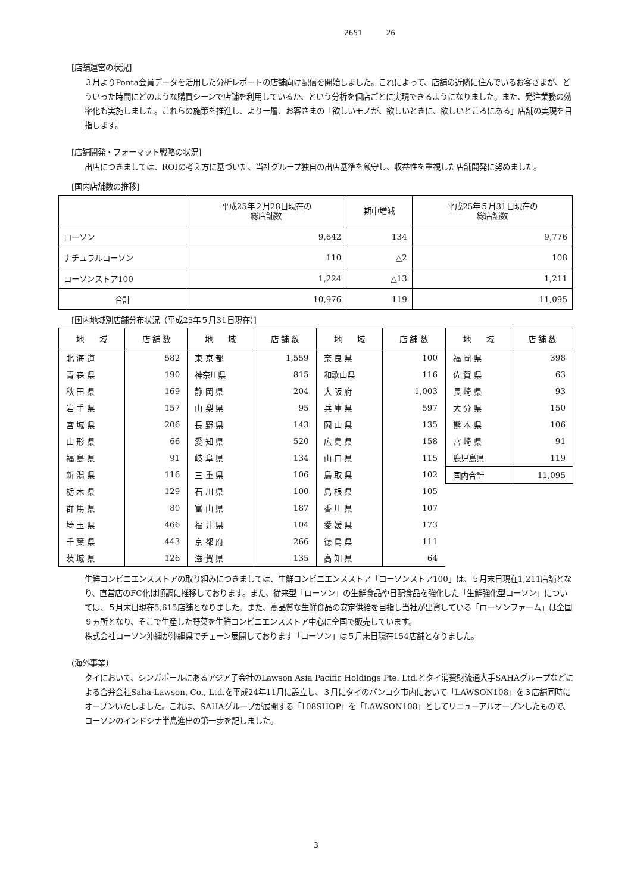2651 26
[店舗運営の状況]
３月よりPonta会員データを活用した分析レポートの店舗向け配信を開始しました。これによって、店舗の近隣に住んでいるお客さまが、どういった時間にどのような購買シーンで店舗を利用しているか、という分析を個店ごとに実現できるようになりました。また、発注業務の効率化も実施しました。これらの施策を推進し、より一層、お客さまの「欲しいモノが、欲しいときに、欲しいところにある」店舗の実現を目指します。
[店舗開発・フォーマット戦略の状況]
出店につきましては、ROIの考え方に基づいた、当社グループ独自の出店基準を厳守し、収益性を重視した店舗開発に努めました。
[国内店舗数の推移]
| | 平成25年２月28日現在の 総店舗数 | 期中増減 | 平成25年５月31日現在の 総店舗数 |
| --- | --- | --- | --- |
| ローソン | 9,642 | 134 | 9,776 |
| ナチュラルローソン | 110 | △2 | 108 |
| ローソンストア100 | 1,224 | △13 | 1,211 |
| 合計 | 10,976 | 119 | 11,095 |
[国内地域別店舗分布状況（平成25年５月31日現在）]
| 地 域 | 店 舗 数 | 地 域 | 店 舗 数 | 地 域 | 店 舗 数 |
| --- | --- | --- | --- | --- | --- |
| 北 海 道 | 582 | 東 京 都 | 1,559 | 奈 良 県 | 100 |
| 青 森 県 | 190 | 神奈川県 | 815 | 和歌山県 | 116 |
| 秋 田 県 | 169 | 静 岡 県 | 204 | 大 阪 府 | 1,003 |
| 岩 手 県 | 157 | 山 梨 県 | 95 | 兵 庫 県 | 597 |
| 宮 城 県 | 206 | 長 野 県 | 143 | 岡 山 県 | 135 |
| 山 形 県 | 66 | 愛 知 県 | 520 | 広 島 県 | 158 |
| 福 島 県 | 91 | 岐 阜 県 | 134 | 山 口 県 | 115 |
| 新 潟 県 | 116 | 三 重 県 | 106 | 鳥 取 県 | 102 |
| 栃 木 県 | 129 | 石 川 県 | 100 | 島 根 県 | 105 |
| 群 馬 県 | 80 | 富 山 県 | 187 | 香 川 県 | 107 |
| 埼 玉 県 | 466 | 福 井 県 | 104 | 愛 媛 県 | 173 |
| 千 葉 県 | 443 | 京 都 府 | 266 | 徳 島 県 | 111 |
| 茨 城 県 | 126 | 滋 賀 県 | 135 | 高 知 県 | 64 |
| 地 域 | 店 舗 数 |
| --- | --- |
| 福 岡 県 | 398 |
| 佐 賀 県 | 63 |
| 長 崎 県 | 93 |
| 大 分 県 | 150 |
| 熊 本 県 | 106 |
| 宮 崎 県 | 91 |
| 鹿児島県 | 119 |
| 国内合計 | 11,095 |
生鮮コンビニエンスストアの取り組みにつきましては、生鮮コンビニエンスストア「ローソンストア100」は、５月末日現在1,211店舗となり、直営店のFC化は順調に推移しております。また、従来型「ローソン」の生鮮食品や日配食品を強化した「生鮮強化型ローソン」については、５月末日現在5,615店舗となりました。また、高品質な生鮮食品の安定供給を目指し当社が出資している「ローソンファーム」は全国９ヵ所となり、そこで生産した野菜を生鮮コンビニエンスストア中心に全国で販売しています。
株式会社ローソン沖縄が沖縄県でチェーン展開しております「ローソン」は５月末日現在154店舗となりました。
(海外事業)
タイにおいて、シンガポールにあるアジア子会社のLawson Asia Pacific Holdings Pte. Ltd.とタイ消費財流通大手SAHAグループなどによる合弁会社Saha-Lawson, Co., Ltd.を平成24年11月に設立し、３月にタイのバンコク市内において「LAWSON108」を３店舗同時にオープンいたしました。これは、SAHAグループが展開する「108SHOP」を「LAWSON108」としてリニューアルオープンしたもので、ローソンのインドシナ半島進出の第一歩を記しました。
3